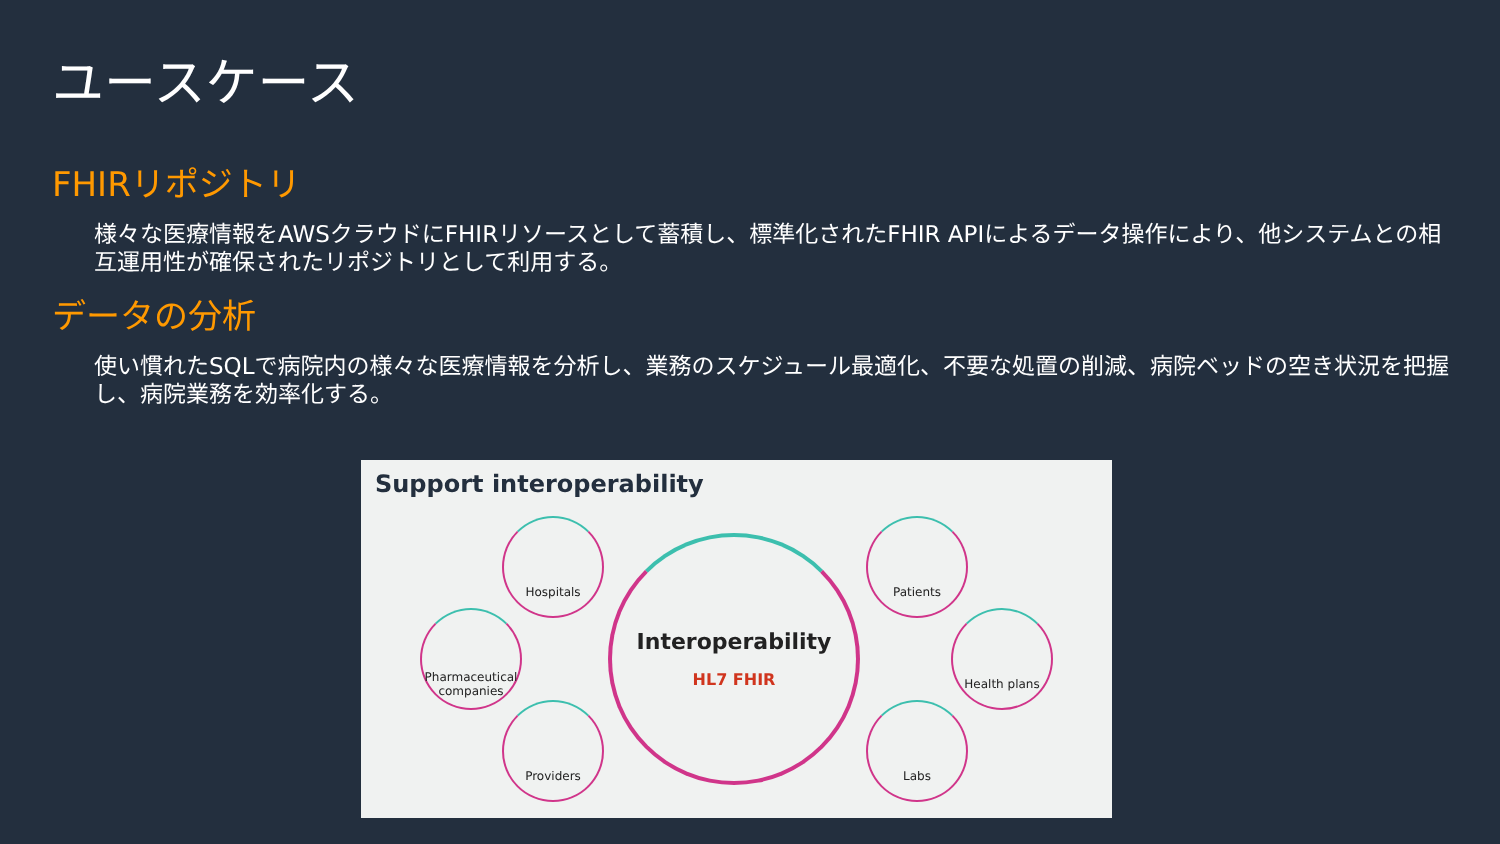ユースケース
FHIRリポジトリ
様々な医療情報をAWSクラウドにFHIRリソースとして蓄積し、標準化されたFHIR APIによるデータ操作により、他システムとの相互運用性が確保されたリポジトリとして利用する。
データの分析
使い慣れたSQLで病院内の様々な医療情報を分析し、業務のスケジュール最適化、不要な処置の削減、病院ベッドの空き状況を把握し、病院業務を効率化する。
Support interoperability
Interoperability
HL7 FHIR
Hospitals
Pharmaceutical companies
Providers
Patients
Health plans
Labs